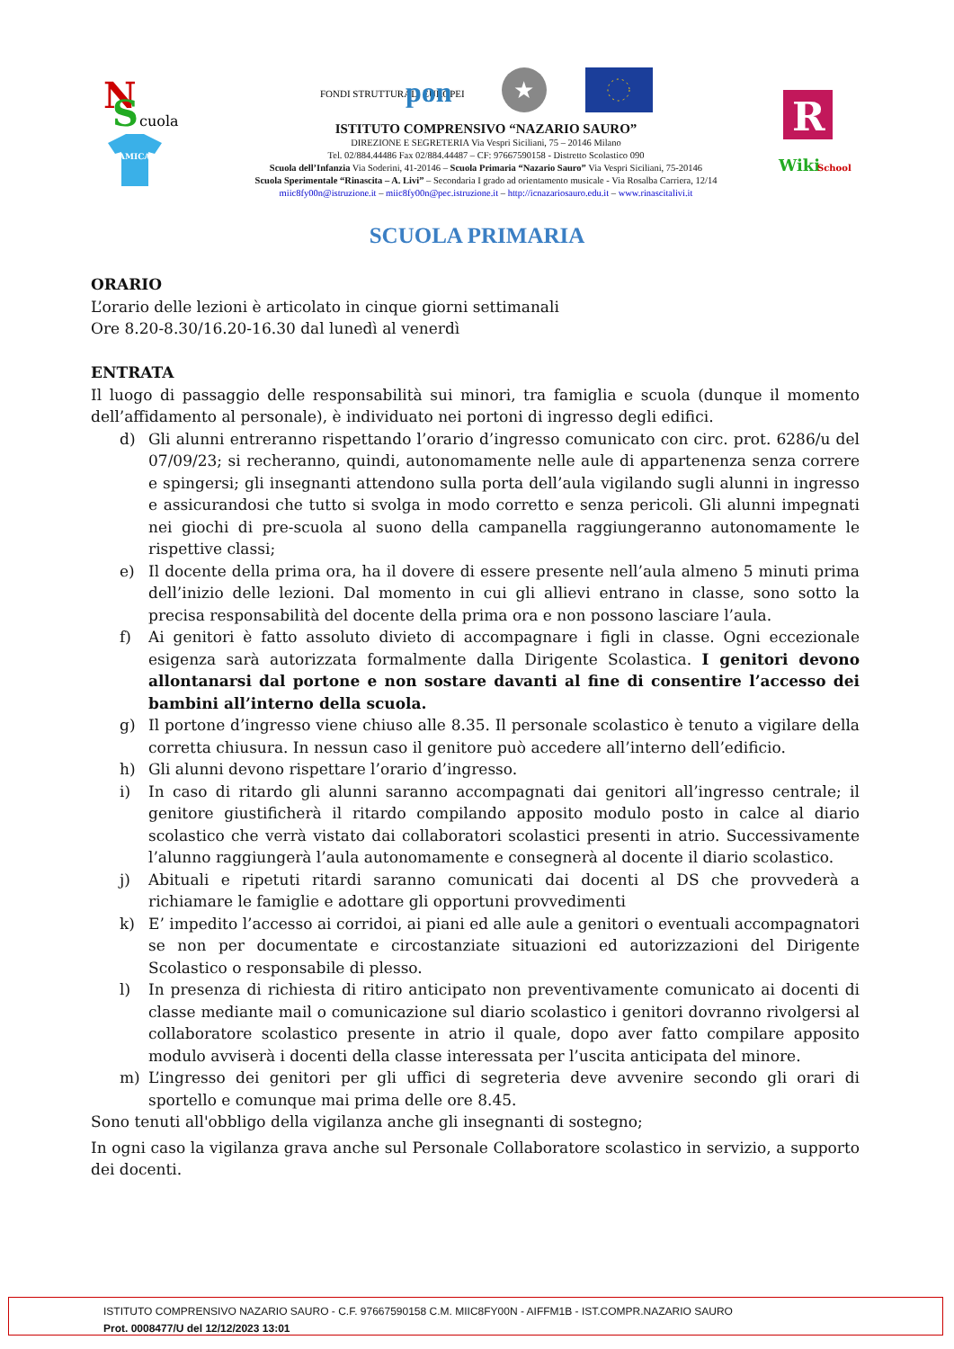N
S
cuola
AMICA
FONDI STRUTTURALI EUROPEI
pon
★
ISTITUTO COMPRENSIVO “NAZARIO SAURO”
DIREZIONE E SEGRETERIA Via Vespri Siciliani, 75 – 20146 Milano
Tel. 02/884.44486 Fax 02/884.44487 – CF: 97667590158 - Distretto Scolastico 090
Scuola dell’Infanzia Via Soderini, 41-20146 – Scuola Primaria “Nazario Sauro” Via Vespri Siciliani, 75-20146
Scuola Sperimentale “Rinascita – A. Livi” – Secondaria I grado ad orientamento musicale - Via Rosalba Carriera, 12/14
miic8fy00n@istruzione.it – miic8fy00n@pec.istruzione.it – http://icnazariosauro.edu.it – www.rinascitalivi.it
R
Wiki
School
SCUOLA PRIMARIA
ORARIO
L’orario delle lezioni è articolato in cinque giorni settimanali
Ore 8.20-8.30/16.20-16.30 dal lunedì al venerdì
ENTRATA
Il luogo di passaggio delle responsabilità sui minori, tra famiglia e scuola (dunque il momento dell’affidamento al personale), è individuato nei portoni di ingresso degli edifici.
d) Gli alunni entreranno rispettando l’orario d’ingresso comunicato con circ. prot. 6286/u del 07/09/23; si recheranno, quindi, autonomamente nelle aule di appartenenza senza correre e spingersi; gli insegnanti attendono sulla porta dell’aula vigilando sugli alunni in ingresso e assicurandosi che tutto si svolga in modo corretto e senza pericoli. Gli alunni impegnati nei giochi di pre-scuola al suono della campanella raggiungeranno autonomamente le rispettive classi;
e) Il docente della prima ora, ha il dovere di essere presente nell’aula almeno 5 minuti prima dell’inizio delle lezioni. Dal momento in cui gli allievi entrano in classe, sono sotto la precisa responsabilità del docente della prima ora e non possono lasciare l’aula.
f) Ai genitori è fatto assoluto divieto di accompagnare i figli in classe. Ogni eccezionale esigenza sarà autorizzata formalmente dalla Dirigente Scolastica. I genitori devono allontanarsi dal portone e non sostare davanti al fine di consentire l’accesso dei bambini all’interno della scuola.
g) Il portone d’ingresso viene chiuso alle 8.35. Il personale scolastico è tenuto a vigilare della corretta chiusura. In nessun caso il genitore può accedere all’interno dell’edificio.
h) Gli alunni devono rispettare l’orario d’ingresso.
i) In caso di ritardo gli alunni saranno accompagnati dai genitori all’ingresso centrale; il genitore giustificherà il ritardo compilando apposito modulo posto in calce al diario scolastico che verrà vistato dai collaboratori scolastici presenti in atrio. Successivamente l’alunno raggiungerà l’aula autonomamente e consegnerà al docente il diario scolastico.
j) Abituali e ripetuti ritardi saranno comunicati dai docenti al DS che provvederà a richiamare le famiglie e adottare gli opportuni provvedimenti
k) E’ impedito l’accesso ai corridoi, ai piani ed alle aule a genitori o eventuali accompagnatori se non per documentate e circostanziate situazioni ed autorizzazioni del Dirigente Scolastico o responsabile di plesso.
l) In presenza di richiesta di ritiro anticipato non preventivamente comunicato ai docenti di classe mediante mail o comunicazione sul diario scolastico i genitori dovranno rivolgersi al collaboratore scolastico presente in atrio il quale, dopo aver fatto compilare apposito modulo avviserà i docenti della classe interessata per l’uscita anticipata del minore.
m) L’ingresso dei genitori per gli uffici di segreteria deve avvenire secondo gli orari di sportello e comunque mai prima delle ore 8.45.
Sono tenuti all'obbligo della vigilanza anche gli insegnanti di sostegno;
In ogni caso la vigilanza grava anche sul Personale Collaboratore scolastico in servizio, a supporto dei docenti.
ISTITUTO COMPRENSIVO NAZARIO SAURO - C.F. 97667590158 C.M. MIIC8FY00N - AIFFM1B - IST.COMPR.NAZARIO SAURO
Prot. 0008477/U del 12/12/2023 13:01